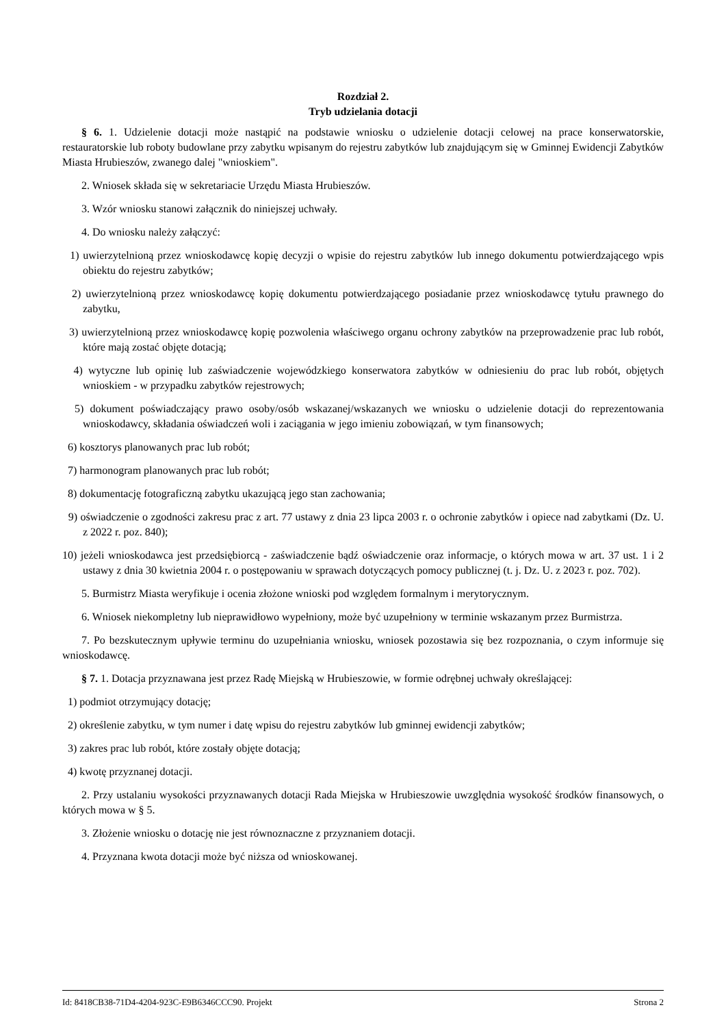Rozdział 2.
Tryb udzielania dotacji
§ 6. 1. Udzielenie dotacji może nastąpić na podstawie wniosku o udzielenie dotacji celowej na prace konserwatorskie, restauratorskie lub roboty budowlane przy zabytku wpisanym do rejestru zabytków lub znajdującym się w Gminnej Ewidencji Zabytków Miasta Hrubieszów, zwanego dalej "wnioskiem".
2. Wniosek składa się w sekretariacie Urzędu Miasta Hrubieszów.
3. Wzór wniosku stanowi załącznik do niniejszej uchwały.
4. Do wniosku należy załączyć:
1) uwierzytelnioną przez wnioskodawcę kopię decyzji o wpisie do rejestru zabytków lub innego dokumentu potwierdzającego wpis obiektu do rejestru zabytków;
2) uwierzytelnioną przez wnioskodawcę kopię dokumentu potwierdzającego posiadanie przez wnioskodawcę tytułu prawnego do zabytku,
3) uwierzytelnioną przez wnioskodawcę kopię pozwolenia właściwego organu ochrony zabytków na przeprowadzenie prac lub robót, które mają zostać objęte dotacją;
4) wytyczne lub opinię lub zaświadczenie wojewódzkiego konserwatora zabytków w odniesieniu do prac lub robót, objętych wnioskiem - w przypadku zabytków rejestrowych;
5) dokument poświadczający prawo osoby/osób wskazanej/wskazanych we wniosku o udzielenie dotacji do reprezentowania wnioskodawcy, składania oświadczeń woli i zaciągania w jego imieniu zobowiązań, w tym finansowych;
6) kosztorys planowanych prac lub robót;
7) harmonogram planowanych prac lub robót;
8) dokumentację fotograficzną zabytku ukazującą jego stan zachowania;
9) oświadczenie o zgodności zakresu prac z art. 77 ustawy z dnia 23 lipca 2003 r. o ochronie zabytków i opiece nad zabytkami (Dz. U. z 2022 r. poz. 840);
10) jeżeli wnioskodawca jest przedsiębiorcą - zaświadczenie bądź oświadczenie oraz informacje, o których mowa w art. 37 ust. 1 i 2 ustawy z dnia 30 kwietnia 2004 r. o postępowaniu w sprawach dotyczących pomocy publicznej (t. j. Dz. U. z 2023 r. poz. 702).
5. Burmistrz Miasta weryfikuje i ocenia złożone wnioski pod względem formalnym i merytorycznym.
6. Wniosek niekompletny lub nieprawidłowo wypełniony, może być uzupełniony w terminie wskazanym przez Burmistrza.
7. Po bezskutecznym upływie terminu do uzupełniania wniosku, wniosek pozostawia się bez rozpoznania, o czym informuje się wnioskodawcę.
§ 7. 1. Dotacja przyznawana jest przez Radę Miejską w Hrubieszowie, w formie odrębnej uchwały określającej:
1) podmiot otrzymujący dotację;
2) określenie zabytku, w tym numer i datę wpisu do rejestru zabytków lub gminnej ewidencji zabytków;
3) zakres prac lub robót, które zostały objęte dotacją;
4) kwotę przyznanej dotacji.
2. Przy ustalaniu wysokości przyznawanych dotacji Rada Miejska w Hrubieszowie uwzględnia wysokość środków finansowych, o których mowa w § 5.
3. Złożenie wniosku o dotację nie jest równoznaczne z przyznaniem dotacji.
4. Przyznana kwota dotacji może być niższa od wnioskowanej.
Id: 8418CB38-71D4-4204-923C-E9B6346CCC90. Projekt Strona 2